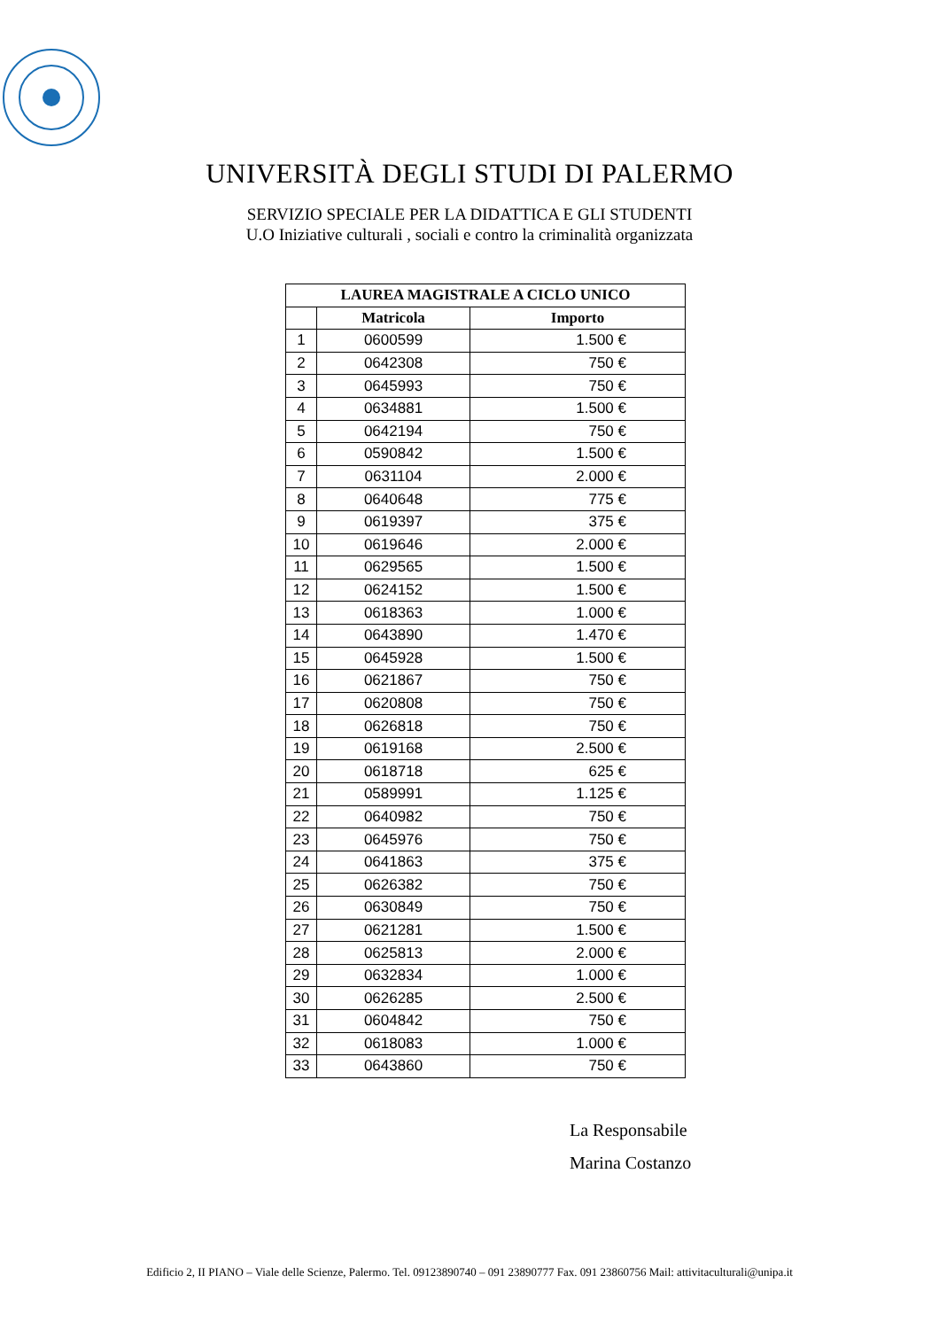UNIVERSITÀ DEGLI STUDI DI PALERMO
SERVIZIO SPECIALE PER LA DIDATTICA E GLI STUDENTI
U.O Iniziative culturali , sociali e contro la criminalità organizzata
| LAUREA MAGISTRALE A CICLO UNICO | | |
| --- | --- | --- |
| | Matricola | Importo |
| 1 | 0600599 | 1.500 € |
| 2 | 0642308 | 750 € |
| 3 | 0645993 | 750 € |
| 4 | 0634881 | 1.500 € |
| 5 | 0642194 | 750 € |
| 6 | 0590842 | 1.500 € |
| 7 | 0631104 | 2.000 € |
| 8 | 0640648 | 775 € |
| 9 | 0619397 | 375 € |
| 10 | 0619646 | 2.000 € |
| 11 | 0629565 | 1.500 € |
| 12 | 0624152 | 1.500 € |
| 13 | 0618363 | 1.000 € |
| 14 | 0643890 | 1.470 € |
| 15 | 0645928 | 1.500 € |
| 16 | 0621867 | 750 € |
| 17 | 0620808 | 750 € |
| 18 | 0626818 | 750 € |
| 19 | 0619168 | 2.500 € |
| 20 | 0618718 | 625 € |
| 21 | 0589991 | 1.125 € |
| 22 | 0640982 | 750 € |
| 23 | 0645976 | 750 € |
| 24 | 0641863 | 375 € |
| 25 | 0626382 | 750 € |
| 26 | 0630849 | 750 € |
| 27 | 0621281 | 1.500 € |
| 28 | 0625813 | 2.000 € |
| 29 | 0632834 | 1.000 € |
| 30 | 0626285 | 2.500 € |
| 31 | 0604842 | 750 € |
| 32 | 0618083 | 1.000 € |
| 33 | 0643860 | 750 € |
La Responsabile
Marina Costanzo
Edificio 2, II PIANO – Viale delle Scienze, Palermo. Tel. 09123890740 – 091 23890777 Fax. 091 23860756 Mail: attivitaculturali@unipa.it